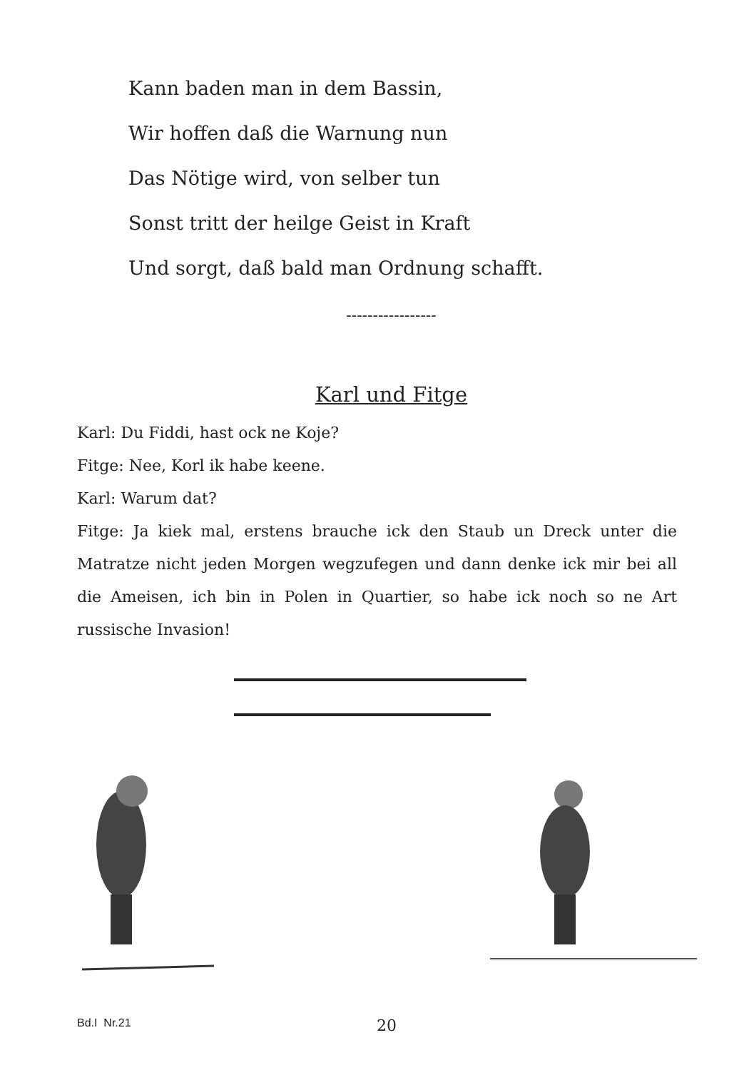Kann baden man in dem Bassin,
Wir hoffen daß die Warnung nun
Das Nötige wird, von selber tun
Sonst tritt der heilge Geist in Kraft
Und sorgt, daß bald man Ordnung schafft.
-----------------
Karl und Fitge
Karl: Du Fiddi, hast ock ne Koje?
Fitge: Nee, Korl ik habe keene.
Karl: Warum dat?
Fitge: Ja kiek mal, erstens brauche ick den Staub un Dreck unter die Matratze nicht jeden Morgen wegzufegen und dann denke ick mir bei all die Ameisen, ich bin in Polen in Quartier, so habe ick noch so ne Art russische Invasion!
Bd.I Nr.21 20